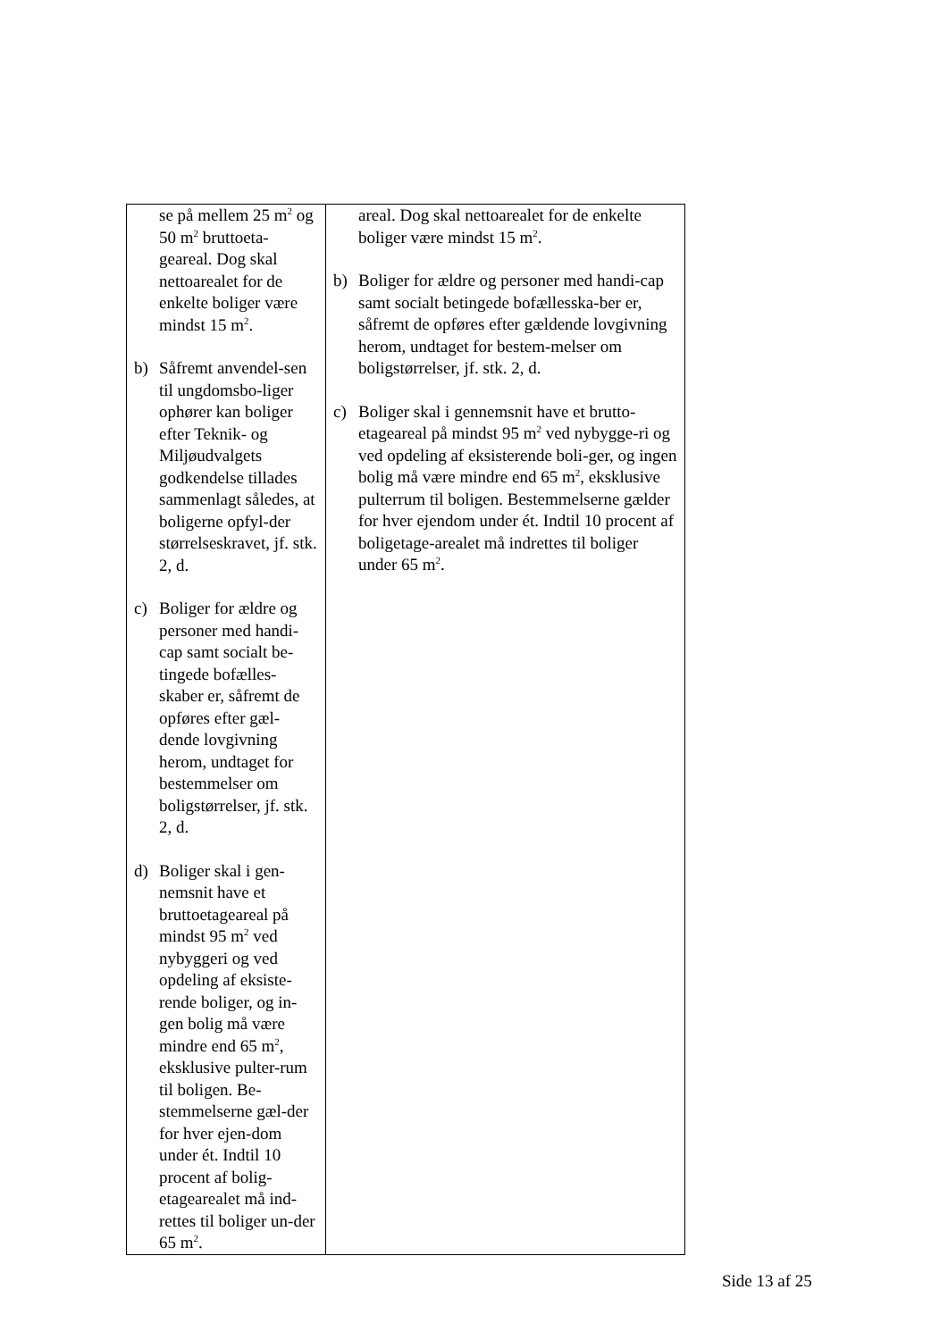| se på mellem 25 m<sup>2</sup> og 50 m<sup>2</sup> bruttoeta-geareal. Dog skal nettoarealet for de enkelte boliger være mindst 15 m<sup>2</sup>. b) Såfremt anvendel-sen til ungdomsbo-liger ophører kan boliger efter Teknik- og Miljøudvalgets godkendelse tillades sammenlagt således, at boligerne opfyl-der størrelseskravet, jf. stk. 2, d. c) Boliger for ældre og personer med handi-cap samt socialt be-tingede bofælles-skaber er, såfremt de opføres efter gæl-dende lovgivning herom, undtaget for bestemmelser om boligstørrelser, jf. stk. 2, d. d) Boliger skal i gen-nemsnit have et bruttoetageareal på mindst 95 m<sup>2</sup> ved nybyggeri og ved opdeling af eksiste-rende boliger, og in-gen bolig må være mindre end 65 m<sup>2</sup>, eksklusive pulter-rum til boligen. Be-stemmelserne gæl-der for hver ejen-dom under ét. Indtil 10 procent af bolig-etagearealet må ind-rettes til boliger un-der 65 m<sup>2</sup>. | areal. Dog skal nettoarealet for de enkelte boliger være mindst 15 m<sup>2</sup>. b) Boliger for ældre og personer med handi-cap samt socialt betingede bofællesska-ber er, såfremt de opføres efter gældende lovgivning herom, undtaget for bestem-melser om boligstørrelser, jf. stk. 2, d. c) Boliger skal i gennemsnit have et brutto-etageareal på mindst 95 m<sup>2</sup> ved nybygge-ri og ved opdeling af eksisterende boli-ger, og ingen bolig må være mindre end 65 m<sup>2</sup>, eksklusive pulterrum til boligen. Bestemmelserne gælder for hver ejendom under ét. Indtil 10 procent af boligetage-arealet må indrettes til boliger under 65 m<sup>2</sup>. |
Side 13 af 25